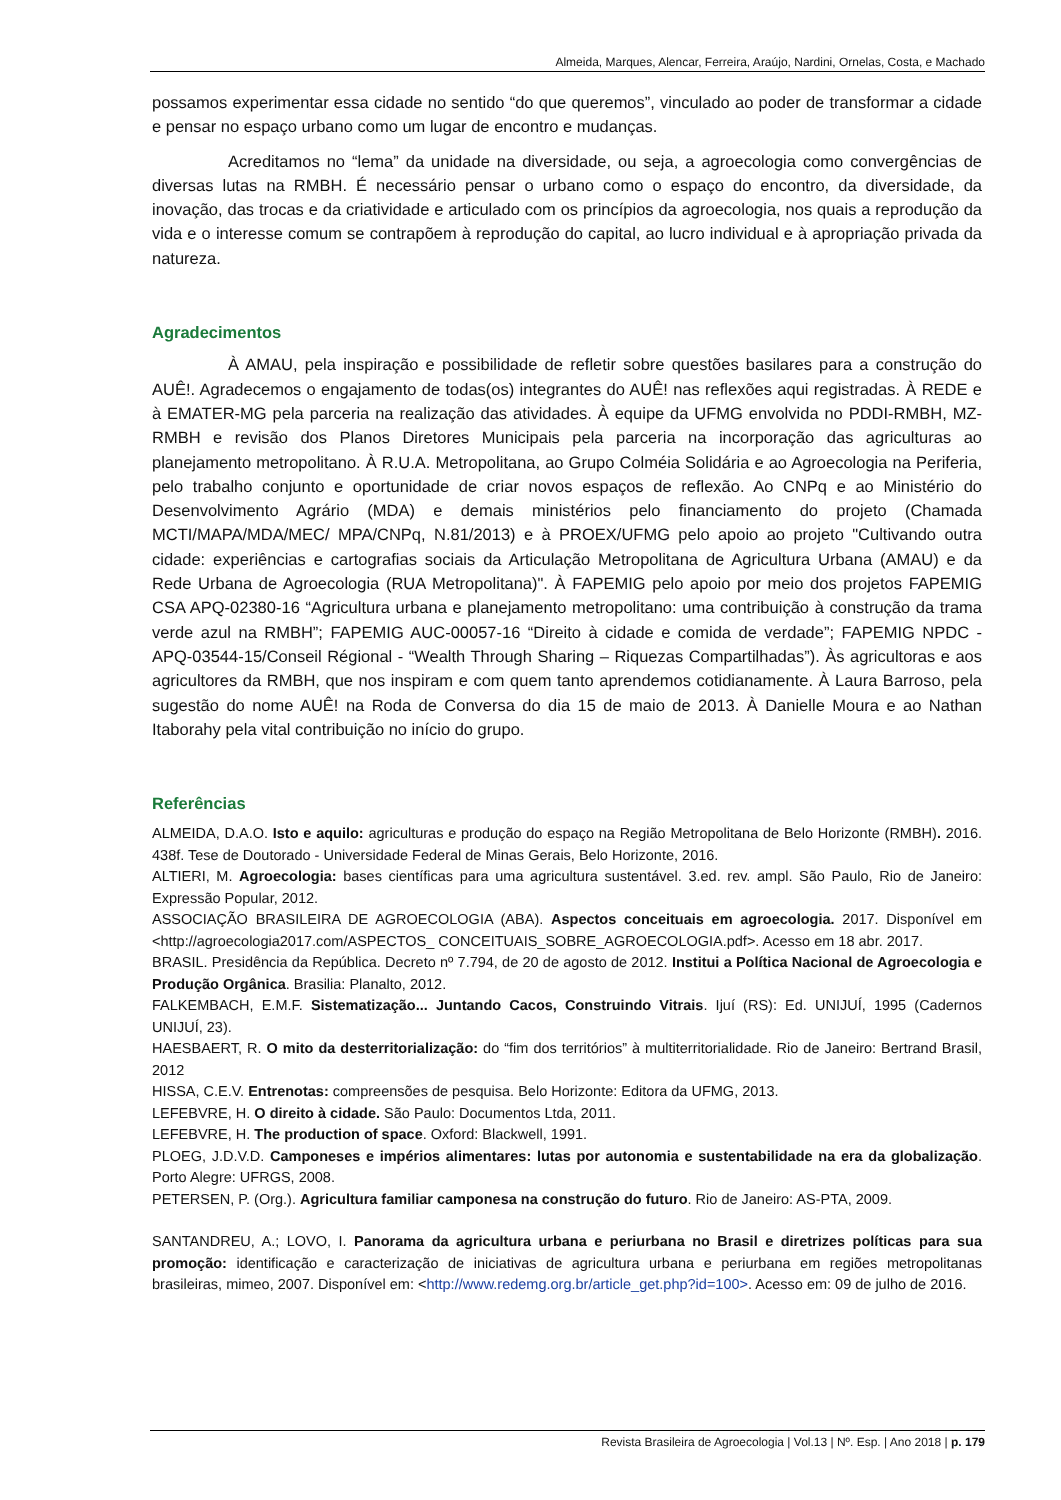Almeida, Marques, Alencar, Ferreira, Araújo, Nardini, Ornelas, Costa, e Machado
possamos experimentar essa cidade no sentido “do que queremos”, vinculado ao poder de transformar a cidade e pensar no espaço urbano como um lugar de encontro e mudanças.
Acreditamos no “lema” da unidade na diversidade, ou seja, a agroecologia como convergências de diversas lutas na RMBH. É necessário pensar o urbano como o espaço do encontro, da diversidade, da inovação, das trocas e da criatividade e articulado com os princípios da agroecologia, nos quais a reprodução da vida e o interesse comum se contrapõem à reprodução do capital, ao lucro individual e à apropriação privada da natureza.
Agradecimentos
À AMAU, pela inspiração e possibilidade de refletir sobre questões basilares para a construção do AUÊ!. Agradecemos o engajamento de todas(os) integrantes do AUÊ! nas reflexões aqui registradas. À REDE e à EMATER-MG pela parceria na realização das atividades. À equipe da UFMG envolvida no PDDI-RMBH, MZ-RMBH e revisão dos Planos Diretores Municipais pela parceria na incorporação das agriculturas ao planejamento metropolitano. À R.U.A. Metropolitana, ao Grupo Colméia Solidária e ao Agroecologia na Periferia, pelo trabalho conjunto e oportunidade de criar novos espaços de reflexão. Ao CNPq e ao Ministério do Desenvolvimento Agrário (MDA) e demais ministérios pelo financiamento do projeto (Chamada MCTI/MAPA/MDA/MEC/ MPA/CNPq, N.81/2013) e à PROEX/UFMG pelo apoio ao projeto "Cultivando outra cidade: experiências e cartografias sociais da Articulação Metropolitana de Agricultura Urbana (AMAU) e da Rede Urbana de Agroecologia (RUA Metropolitana)". À FAPEMIG pelo apoio por meio dos projetos FAPEMIG CSA APQ-02380-16 “Agricultura urbana e planejamento metropolitano: uma contribuição à construção da trama verde azul na RMBH”; FAPEMIG AUC-00057-16 “Direito à cidade e comida de verdade”; FAPEMIG NPDC - APQ-03544-15/Conseil Régional - “Wealth Through Sharing – Riquezas Compartilhadas”). Às agricultoras e aos agricultores da RMBH, que nos inspiram e com quem tanto aprendemos cotidianamente. À Laura Barroso, pela sugestão do nome AUÊ! na Roda de Conversa do dia 15 de maio de 2013. À Danielle Moura e ao Nathan Itaborahy pela vital contribuição no início do grupo.
Referências
ALMEIDA, D.A.O. Isto e aquilo: agriculturas e produção do espaço na Região Metropolitana de Belo Horizonte (RMBH). 2016. 438f. Tese de Doutorado - Universidade Federal de Minas Gerais, Belo Horizonte, 2016.
ALTIERI, M. Agroecologia: bases científicas para uma agricultura sustentável. 3.ed. rev. ampl. São Paulo, Rio de Janeiro: Expressão Popular, 2012.
ASSOCIAÇÃO BRASILEIRA DE AGROECOLOGIA (ABA). Aspectos conceituais em agroecologia. 2017. Disponível em <http://agroecologia2017.com/ASPECTOS_ CONCEITUAIS_SOBRE_AGROECOLOGIA.pdf>. Acesso em 18 abr. 2017.
BRASIL. Presidência da República. Decreto nº 7.794, de 20 de agosto de 2012. Institui a Política Nacional de Agroecologia e Produção Orgânica. Brasilia: Planalto, 2012.
FALKEMBACH, E.M.F. Sistematização... Juntando Cacos, Construindo Vitrais. Ijuí (RS): Ed. UNIJUÍ, 1995 (Cadernos UNIJUÍ, 23).
HAESBAERT, R. O mito da desterritorialização: do “fim dos territórios” à multiterritorialidade. Rio de Janeiro: Bertrand Brasil, 2012
HISSA, C.E.V. Entrenotas: compreensões de pesquisa. Belo Horizonte: Editora da UFMG, 2013.
LEFEBVRE, H. O direito à cidade. São Paulo: Documentos Ltda, 2011.
LEFEBVRE, H. The production of space. Oxford: Blackwell, 1991.
PLOEG, J.D.V.D. Camponeses e impérios alimentares: lutas por autonomia e sustentabilidade na era da globalização. Porto Alegre: UFRGS, 2008.
PETERSEN, P. (Org.). Agricultura familiar camponesa na construção do futuro. Rio de Janeiro: AS-PTA, 2009.
SANTANDREU, A.; LOVO, I. Panorama da agricultura urbana e periurbana no Brasil e diretrizes políticas para sua promoção: identificação e caracterização de iniciativas de agricultura urbana e periurbana em regiões metropolitanas brasileiras, mimeo, 2007. Disponível em: <http://www.redemg.org.br/article_get.php?id=100>. Acesso em: 09 de julho de 2016.
Revista Brasileira de Agroecologia | Vol.13 | Nº. Esp. | Ano 2018 | p. 179